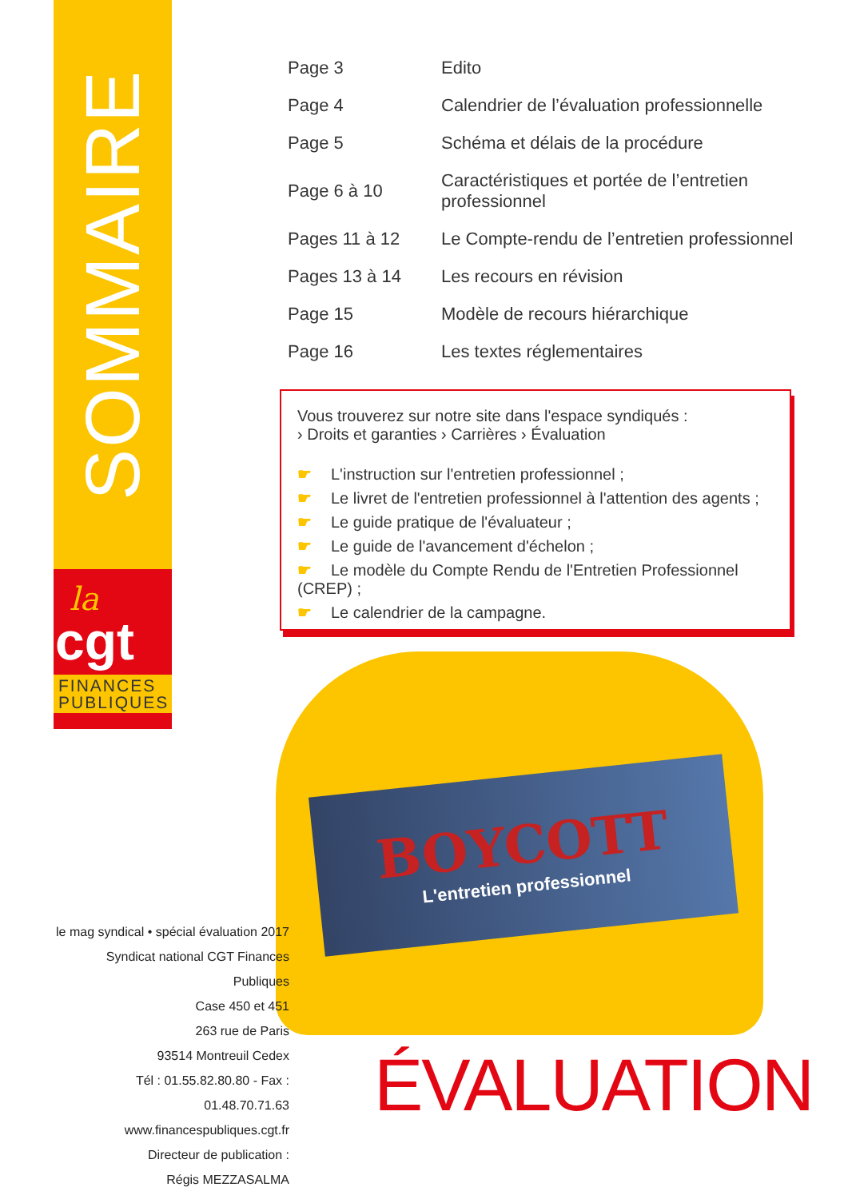SOMMAIRE
la
cgt
FINANCES
PUBLIQUES
| Page 3 | Edito |
| Page 4 | Calendrier de l’évaluation professionnelle |
| Page 5 | Schéma et délais de la procédure |
| Page 6 à 10 | Caractéristiques et portée de l’entretien professionnel |
| Pages 11 à 12 | Le Compte-rendu de l’entretien professionnel |
| Pages 13 à 14 | Les recours en révision |
| Page 15 | Modèle de recours hiérarchique |
| Page 16 | Les textes réglementaires |
Vous trouverez sur notre site dans l'espace syndiqués :
› Droits et garanties › Carrières › Évaluation
☛ L'instruction sur l'entretien professionnel ;
☛ Le livret de l'entretien professionnel à l'attention des agents ;
☛ Le guide pratique de l'évaluateur ;
☛ Le guide de l'avancement d'échelon ;
☛ Le modèle du Compte Rendu de l'Entretien Professionnel (CREP) ;
☛ Le calendrier de la campagne.
BOYCOTT
L'entretien professionnel
le mag syndical • spécial évaluation 2017
Syndicat national CGT Finances Publiques
Case 450 et 451
263 rue de Paris
93514 Montreuil Cedex
Tél : 01.55.82.80.80 - Fax : 01.48.70.71.63
www.financespubliques.cgt.fr
Directeur de publication :
Régis MEZZASALMA
ÉVALUATION